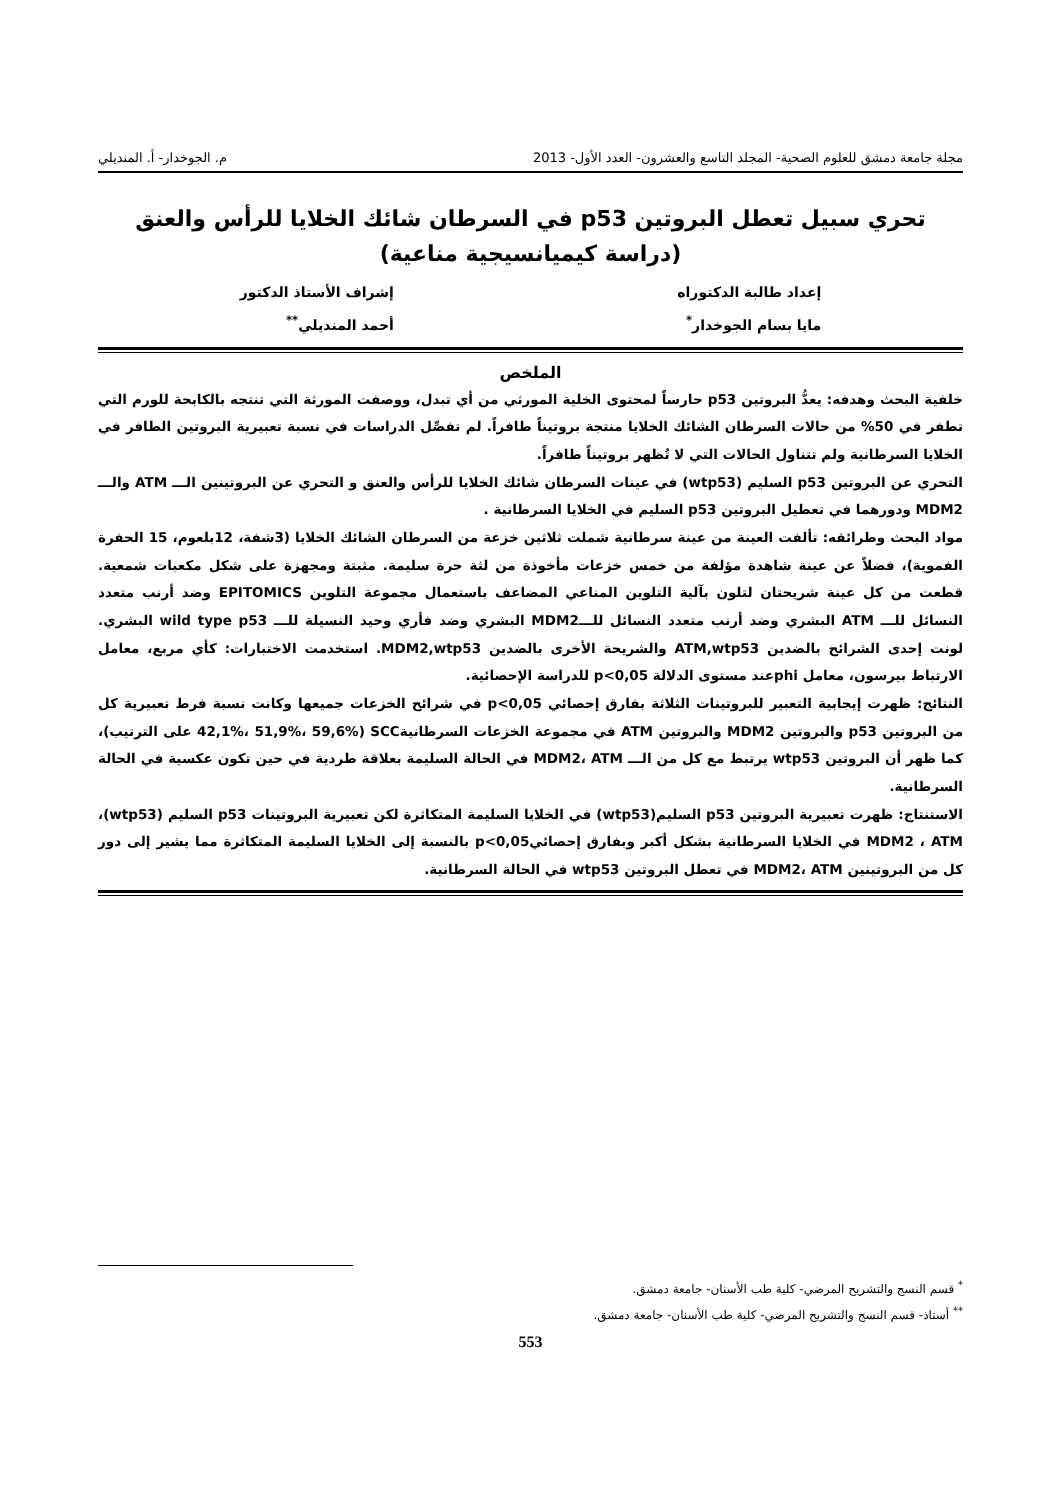مجلة جامعة دمشق للعلوم الصحية- المجلد التاسع والعشرون- العدد الأول- 2013 م. الجوخدار- أ. المنديلي
تحري سبيل تعطل البروتين p53 في السرطان شائك الخلايا للرأس والعنق
(دراسة كيميانسيجية مناعية)
إعداد طالبة الدكتوراه
مايا بسام الجوخدار<sup>*</sup>
إشراف الأستاذ الدكتور
أحمد المنديلي<sup>**</sup>
الملخص
خلفية البحث وهدفه: يعدُّ البروتين p53 حارساً لمحتوى الخلية المورثي من أي تبدل، ووصفت المورثة التي تنتجه بالكابحة للورم التي تطفر في 50% من حالات السرطان الشائك الخلايا منتجة بروتيناً طافراً. لم تفصِّل الدراسات في نسبة تعبيرية البروتين الطافر في الخلايا السرطانية ولم تتناول الحالات التي لا تُظهر بروتيناً طافراً.
التحري عن البروتين p53 السليم (wtp53) في عينات السرطان شائك الخلايا للرأس والعنق و التحري عن البروتينين الـــ ATM والـــ MDM2 ودورهما في تعطيل البروتين p53 السليم في الخلايا السرطانية .
مواد البحث وطرائقه: تألفت العينة من عينة سرطانية شملت ثلاثين خزعة من السرطان الشائك الخلايا (3شفة، 12بلعوم، 15 الحفرة الفموية)، فضلاً عن عينة شاهدة مؤلفة من خمس خزعات مأخوذة من لثة حرة سليمة. مثبتة ومجهزة على شكل مكعبات شمعية. قطعت من كل عينة شريحتان لتلون بآلية التلوين المناعي المضاعف باستعمال مجموعة التلوين EPITOMICS وضد أرنب متعدد النسائل للـــ ATM البشري وضد أرنب متعدد النسائل للـــMDM2 البشري وضد فأري وحيد النسيلة للـــ wild type p53 البشري. لونت إحدى الشرائح بالضدين ATM,wtp53 والشريحة الأخرى بالضدين MDM2,wtp53. استخدمت الاختبارات: كأي مربع، معامل الارتباط بيرسون، معامل phiعند مستوى الدلالة p<0,05 للدراسة الإحصائية.
النتائج: ظهرت إيجابية التعبير للبروتينات الثلاثة بفارق إحصائي p<0,05 في شرائح الخزعات جميعها وكانت نسبة فرط تعبيرية كل من البروتين p53 والبروتين MDM2 والبروتين ATM في مجموعة الخزعات السرطانيةSCC (42,1%، 51,9%، 59,6% على الترتيب)، كما ظهر أن البروتين wtp53 يرتبط مع كل من الـــ MDM2، ATM في الحالة السليمة بعلاقة طردية في حين تكون عكسية في الحالة السرطانية.
الاستنتاج: ظهرت تعبيرية البروتين p53 السليم(wtp53) في الخلايا السليمة المتكاثرة لكن تعبيرية البروتينات p53 السليم (wtp53)، MDM2 ، ATM في الخلايا السرطانية بشكل أكبر وبفارق إحصائيp<0,05 بالنسبة إلى الخلايا السليمة المتكاثرة مما يشير إلى دور كل من البروتينين MDM2، ATM في تعطل البروتين wtp53 في الحالة السرطانية.
<sup>*</sup> قسم النسج والتشريح المرضي- كلية طب الأسنان- جامعة دمشق.
<sup>**</sup> أستاذ- قسم النسج والتشريح المرضي- كلية طب الأسنان- جامعة دمشق.
553